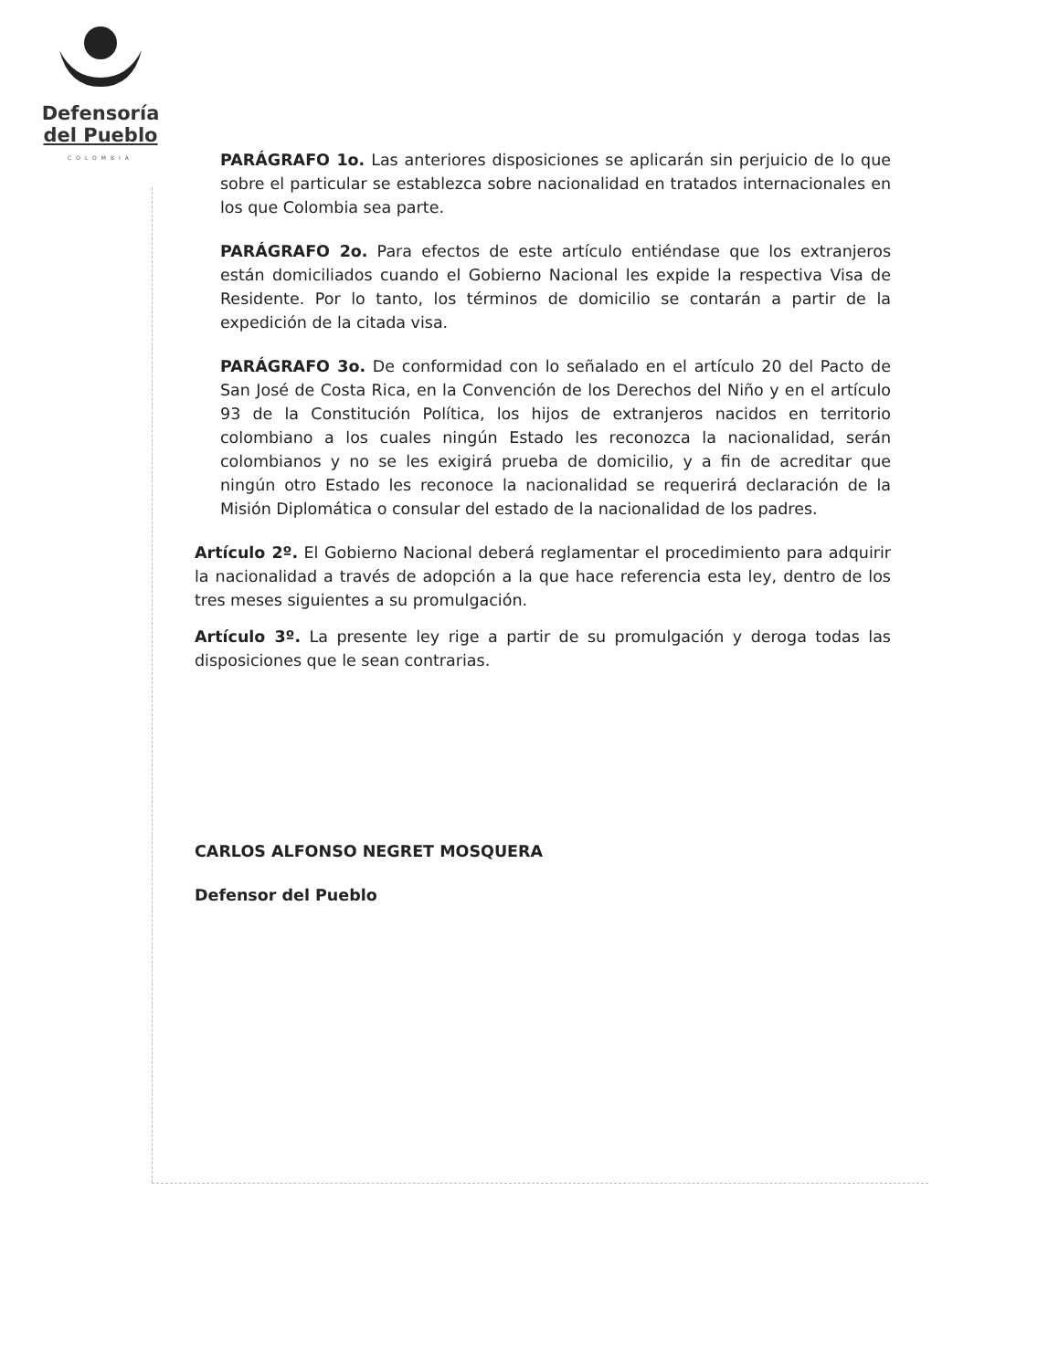Defensoría
del Pueblo
COLOMBIA
PARÁGRAFO 1o. Las anteriores disposiciones se aplicarán sin perjuicio de lo que sobre el particular se establezca sobre nacionalidad en tratados internacionales en los que Colombia sea parte.
PARÁGRAFO 2o. Para efectos de este artículo entiéndase que los extranjeros están domiciliados cuando el Gobierno Nacional les expide la respectiva Visa de Residente. Por lo tanto, los términos de domicilio se contarán a partir de la expedición de la citada visa.
PARÁGRAFO 3o. De conformidad con lo señalado en el artículo 20 del Pacto de San José de Costa Rica, en la Convención de los Derechos del Niño y en el artículo 93 de la Constitución Política, los hijos de extranjeros nacidos en territorio colombiano a los cuales ningún Estado les reconozca la nacionalidad, serán colombianos y no se les exigirá prueba de domicilio, y a fin de acreditar que ningún otro Estado les reconoce la nacionalidad se requerirá declaración de la Misión Diplomática o consular del estado de la nacionalidad de los padres.
Artículo 2º. El Gobierno Nacional deberá reglamentar el procedimiento para adquirir la nacionalidad a través de adopción a la que hace referencia esta ley, dentro de los tres meses siguientes a su promulgación.
Artículo 3º. La presente ley rige a partir de su promulgación y deroga todas las disposiciones que le sean contrarias.
CARLOS ALFONSO NEGRET MOSQUERA
Defensor del Pueblo